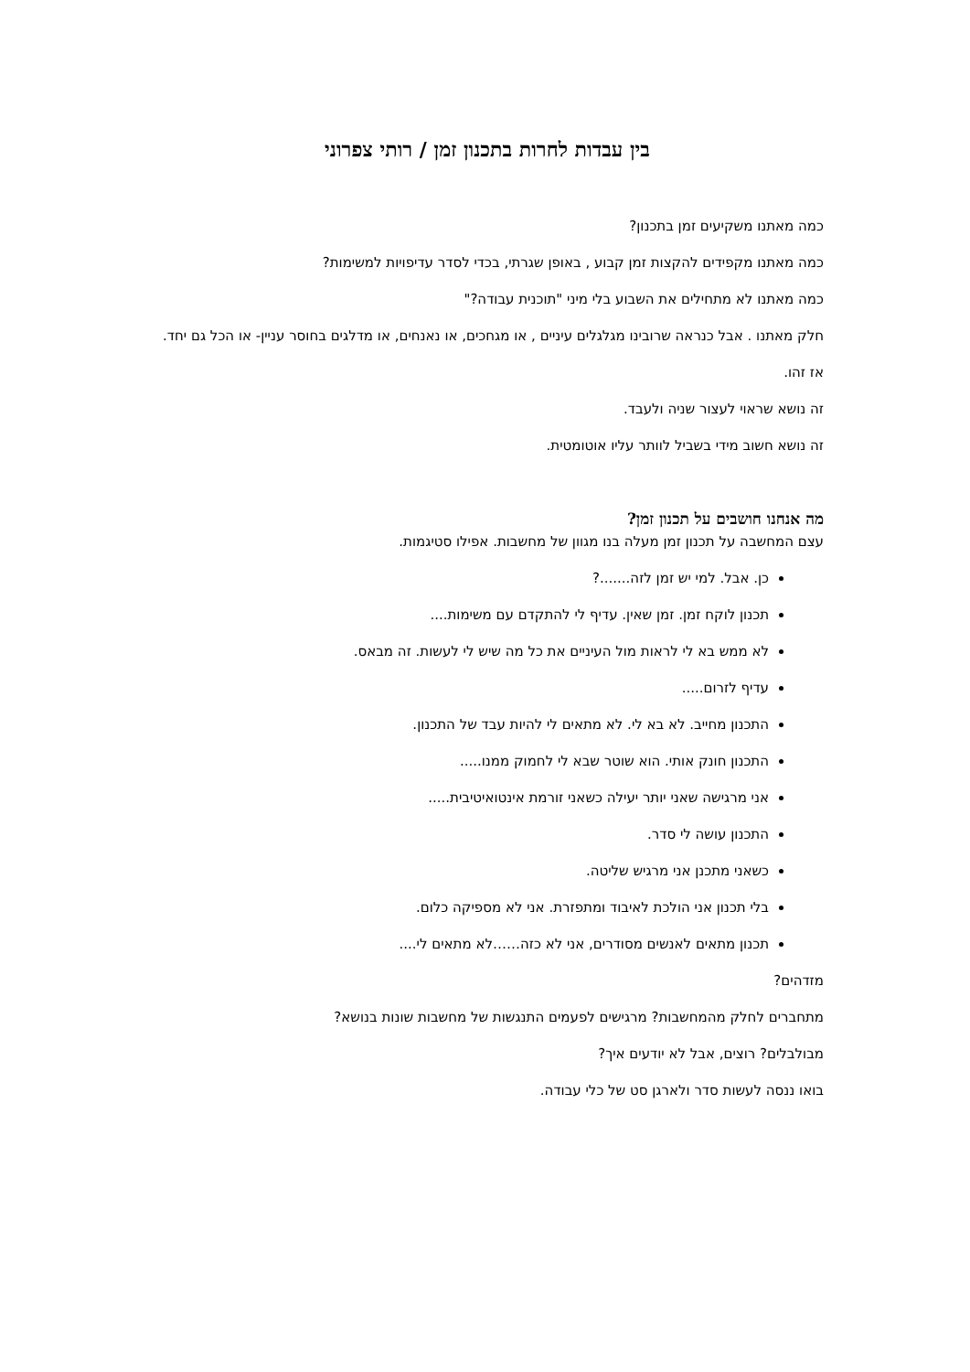בין עבדות לחרות בתכנון זמן / רותי צפרוני
כמה מאתנו משקיעים זמן בתכנון?
כמה מאתנו מקפידים להקצות זמן קבוע , באופן שגרתי, בכדי לסדר עדיפויות למשימות?
כמה מאתנו לא מתחילים את השבוע בלי מיני "תוכנית עבודה?"
חלק מאתנו . אבל כנראה שרובינו מגלגלים עיניים , או מגחכים, או נאנחים, או מדלגים בחוסר עניין- או הכל גם יחד.
אז זהו.
זה נושא שראוי לעצור שניה ולעבד.
זה נושא חשוב מידי בשביל לוותר עליו אוטומטית.
מה אנחנו חושבים על תכנון זמן?
עצם המחשבה על תכנון זמן מעלה בנו מגוון של מחשבות. אפילו סטיגמות.
כן. אבל. למי יש זמן לזה.......?
תכנון לוקח זמן. זמן שאין. עדיף לי להתקדם עם משימות....
לא ממש בא לי לראות מול העיניים את כל מה שיש לי לעשות. זה מבאס.
עדיף לזרום.....
התכנון מחייב. לא בא לי. לא מתאים לי להיות עבד של התכנון.
התכנון חונק אותי. הוא שוטר שבא לי לחמוק ממנו.....
אני מרגישה שאני יותר יעילה כשאני זורמת אינטואיטיבית.....
התכנון עושה לי סדר.
כשאני מתכנן אני מרגיש שליטה.
בלי תכנון אני הולכת לאיבוד ומתפזרת. אני לא מספיקה כלום.
תכנון מתאים לאנשים מסודרים, אני לא כזה……לא מתאים לי....
מזדהים?
מתחברים לחלק מהמחשבות? מרגישים לפעמים התנגשות של מחשבות שונות בנושא?
מבולבלים? רוצים, אבל לא יודעים איך?
בואו ננסה לעשות סדר ולארגן סט של כלי עבודה.